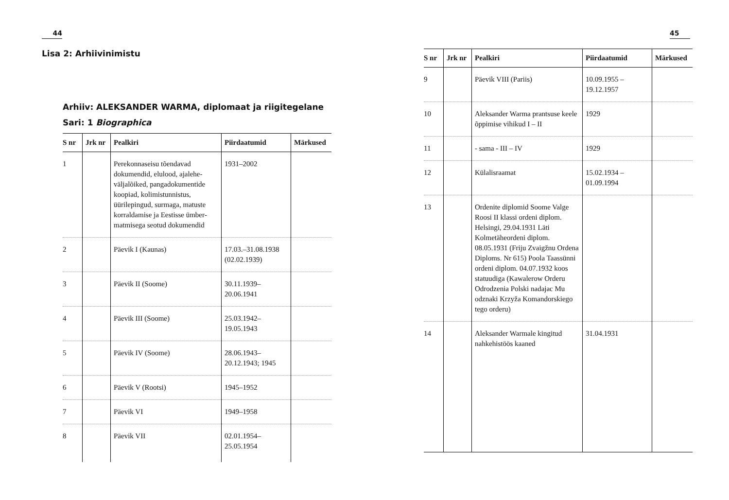44
Lisa 2: Arhiivinimistu
Arhiiv: ALEKSANDER WARMA, diplomaat ja riigitegelane
Sari: 1 Biographica
| S nr | Jrk nr | Pealkiri | Piirdaatumid | Märkused |
| --- | --- | --- | --- | --- |
| 1 | | Perekonnaseisu tõendavad dokumendid, elulood, ajalehe­väljalõiked, pangadokumentide koopiad, kolimistunnistus, üürilepingud, surmaga, matuste korraldamise ja Eestisse ümber­matmisega seotud dokumendid | 1931–2002 | |
| 2 | | Päevik I (Kaunas) | 17.03.–31.08.1938 (02.02.1939) | |
| 3 | | Päevik II (Soome) | 30.11.1939– 20.06.1941 | |
| 4 | | Päevik III (Soome) | 25.03.1942– 19.05.1943 | |
| 5 | | Päevik IV (Soome) | 28.06.1943– 20.12.1943; 1945 | |
| 6 | | Päevik V (Rootsi) | 1945–1952 | |
| 7 | | Päevik VI | 1949–1958 | |
| 8 | | Päevik VII | 02.01.1954– 25.05.1954 | |
45
| S nr | Jrk nr | Pealkiri | Piirdaatumid | Märkused |
| --- | --- | --- | --- | --- |
| 9 | | Päevik VIII (Pariis) | 10.09.1955 – 19.12.1957 | |
| 10 | | Aleksander Warma prantsuse keele õppimise vihikud I – II | 1929 | |
| 11 | | - sama - III – IV | 1929 | |
| 12 | | Külalisraamat | 15.02.1934 – 01.09.1994 | |
| 13 | | Ordenite diplomid Soome Valge Roosi II klassi ordeni diplom. Helsingi, 29.04.1931 Läti Kolmetäheordeni diplom. 08.05.1931 (Friju Zvaigžnu Ordena Diploms. Nr 615) Poola Taassünni ordeni diplom. 04.07.1932 koos statuudiga (Kawalerow Orderu Odrodzenia Polski nadajac Mu odznaki Krzyža Koman­dorskiego tego orderu) | | |
| 14 | | Aleksander Warmale kingitud nahkehistöös kaaned | 31.04.1931 | |